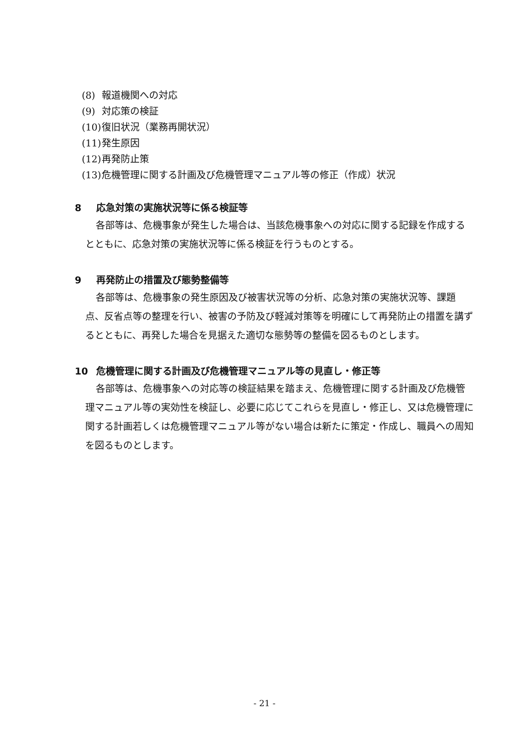(8) 報道機関への対応
(9) 対応策の検証
(10) 復旧状況（業務再開状況）
(11) 発生原因
(12) 再発防止策
(13) 危機管理に関する計画及び危機管理マニュアル等の修正（作成）状況
8 応急対策の実施状況等に係る検証等
各部等は、危機事象が発生した場合は、当該危機事象への対応に関する記録を作成するとともに、応急対策の実施状況等に係る検証を行うものとする。
9 再発防止の措置及び態勢整備等
各部等は、危機事象の発生原因及び被害状況等の分析、応急対策の実施状況等、課題点、反省点等の整理を行い、被害の予防及び軽減対策等を明確にして再発防止の措置を講ずるとともに、再発した場合を見据えた適切な態勢等の整備を図るものとします。
10 危機管理に関する計画及び危機管理マニュアル等の見直し・修正等
各部等は、危機事象への対応等の検証結果を踏まえ、危機管理に関する計画及び危機管理マニュアル等の実効性を検証し、必要に応じてこれらを見直し・修正し、又は危機管理に関する計画若しくは危機管理マニュアル等がない場合は新たに策定・作成し、職員への周知を図るものとします。
- 21 -